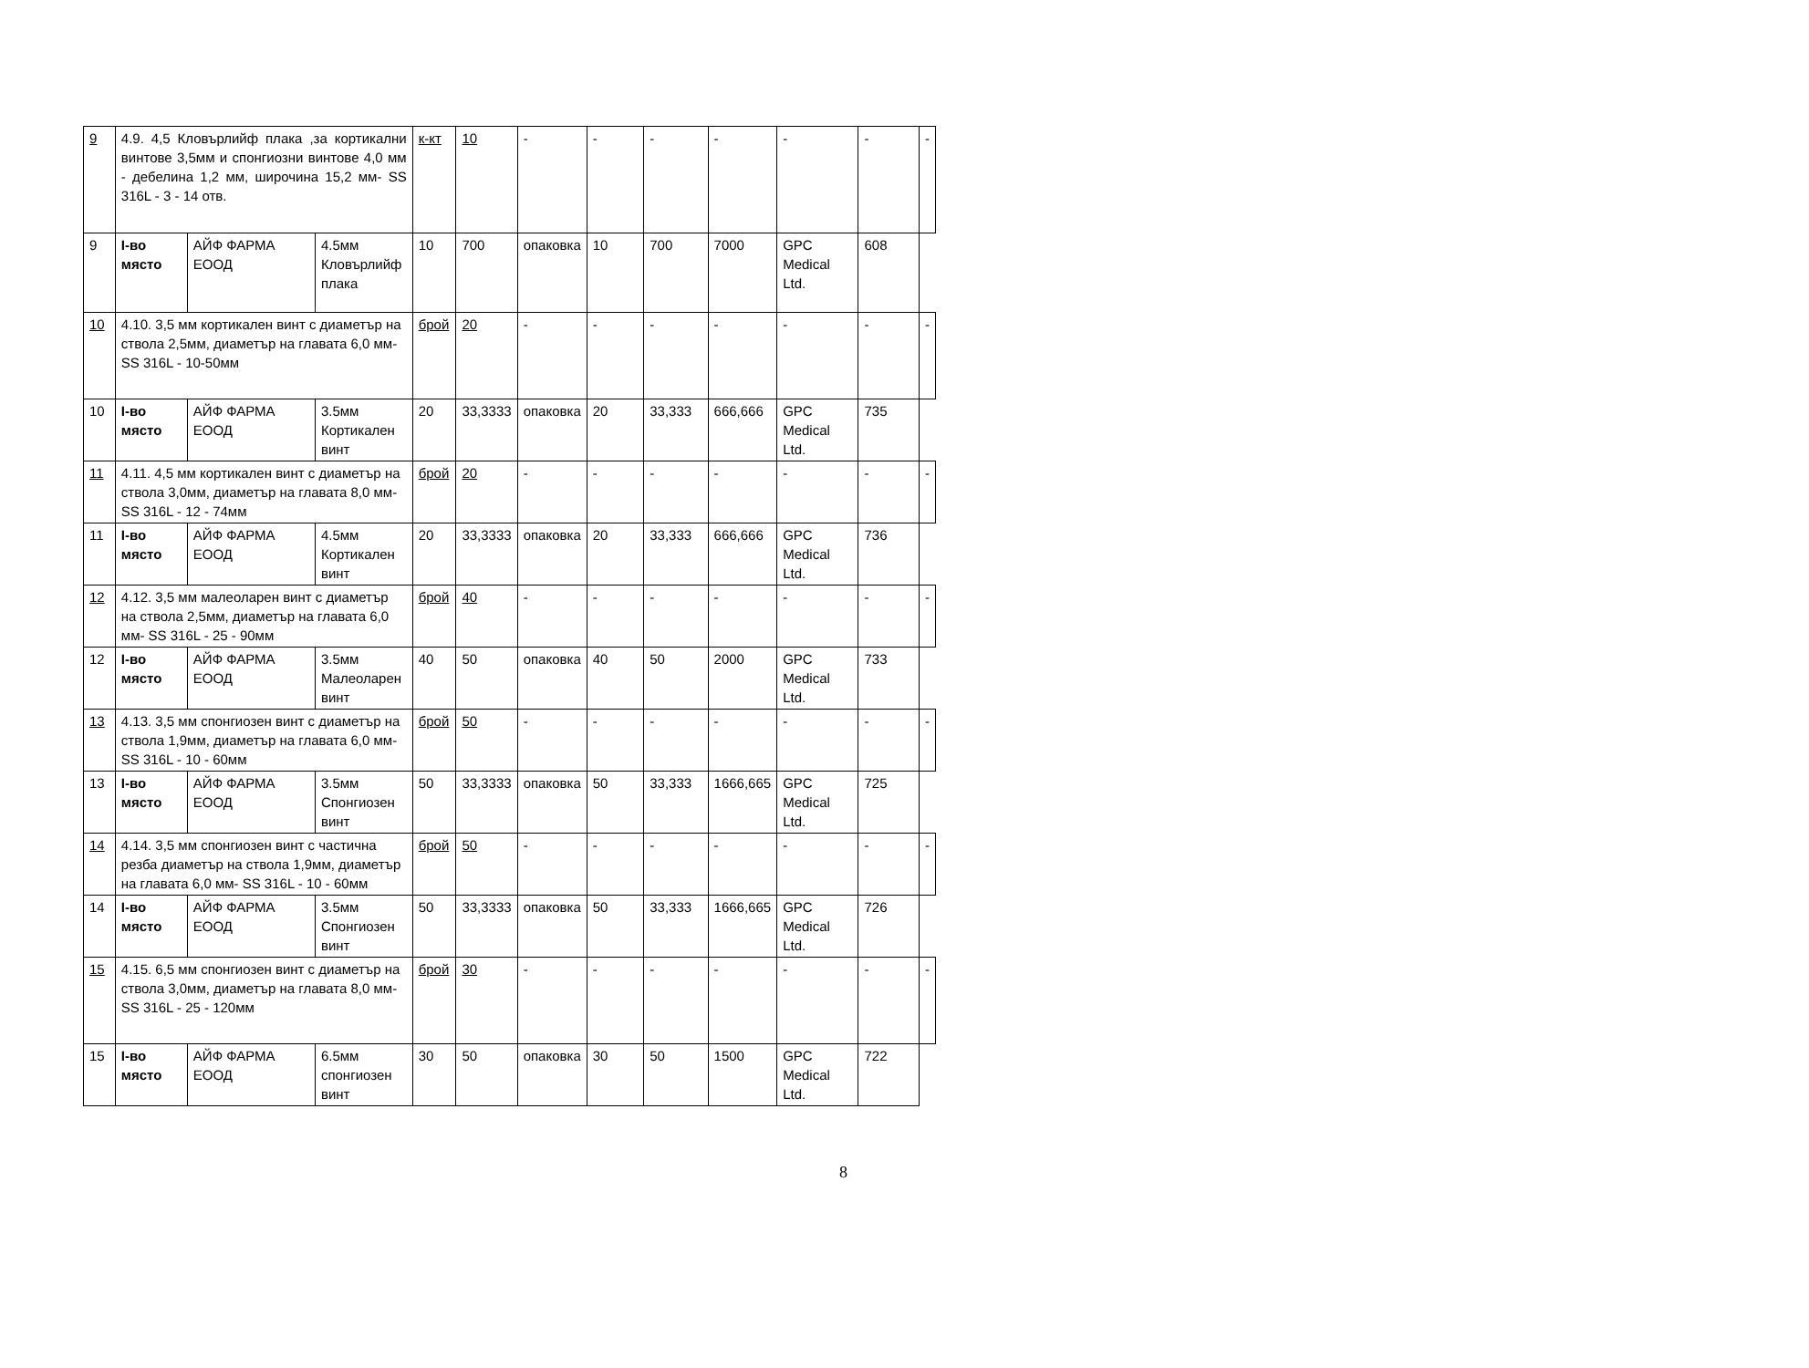| 9 | 4.9. 4,5 Кловърлийф плака ,за кортикални винтове 3,5мм и спонгиозни винтове 4,0 мм - дебелина 1,2 мм, широчина 15,2 мм- SS 316L - 3 - 14 отв. | | | к-кт | 10 | - | - | - | - | - | - | - |
| 9 | I-во място | АЙФ ФАРМА ЕООД | 4.5мм Кловърлийф плака | 10 | 700 | опаковка | 10 | 700 | 7000 | GPC Medical Ltd. | 608 | |
| 10 | 4.10. 3,5 мм кортикален винт с диаметър на ствола 2,5мм, диаметър на главата 6,0 мм- SS 316L - 10-50мм | | | брой | 20 | - | - | - | - | - | - | - |
| 10 | I-во място | АЙФ ФАРМА ЕООД | 3.5мм Кортикален винт | 20 | 33,3333 | опаковка | 20 | 33,333 | 666,666 | GPC Medical Ltd. | 735 | |
| 11 | 4.11. 4,5 мм кортикален винт с диаметър на ствола 3,0мм, диаметър на главата 8,0 мм- SS 316L - 12 - 74мм | | | брой | 20 | - | - | - | - | - | - | - |
| 11 | I-во място | АЙФ ФАРМА ЕООД | 4.5мм Кортикален винт | 20 | 33,3333 | опаковка | 20 | 33,333 | 666,666 | GPC Medical Ltd. | 736 | |
| 12 | 4.12. 3,5 мм малеоларен винт с диаметър на ствола 2,5мм, диаметър на главата 6,0 мм- SS 316L - 25 - 90мм | | | брой | 40 | - | - | - | - | - | - | - |
| 12 | I-во място | АЙФ ФАРМА ЕООД | 3.5мм Малеоларен винт | 40 | 50 | опаковка | 40 | 50 | 2000 | GPC Medical Ltd. | 733 | |
| 13 | 4.13. 3,5 мм спонгиозен винт с диаметър на ствола 1,9мм, диаметър на главата 6,0 мм- SS 316L - 10 - 60мм | | | брой | 50 | - | - | - | - | - | - | - |
| 13 | I-во място | АЙФ ФАРМА ЕООД | 3.5мм Спонгиозен винт | 50 | 33,3333 | опаковка | 50 | 33,333 | 1666,665 | GPC Medical Ltd. | 725 | |
| 14 | 4.14. 3,5 мм спонгиозен винт с частична резба диаметър на ствола 1,9мм, диаметър на главата 6,0 мм- SS 316L - 10 - 60мм | | | брой | 50 | - | - | - | - | - | - | - |
| 14 | I-во място | АЙФ ФАРМА ЕООД | 3.5мм Спонгиозен винт | 50 | 33,3333 | опаковка | 50 | 33,333 | 1666,665 | GPC Medical Ltd. | 726 | |
| 15 | 4.15. 6,5 мм спонгиозен винт с диаметър на ствола 3,0мм, диаметър на главата 8,0 мм- SS 316L - 25 - 120мм | | | брой | 30 | - | - | - | - | - | - | - |
| 15 | I-во място | АЙФ ФАРМА ЕООД | 6.5мм спонгиозен винт | 30 | 50 | опаковка | 30 | 50 | 1500 | GPC Medical Ltd. | 722 | |
8